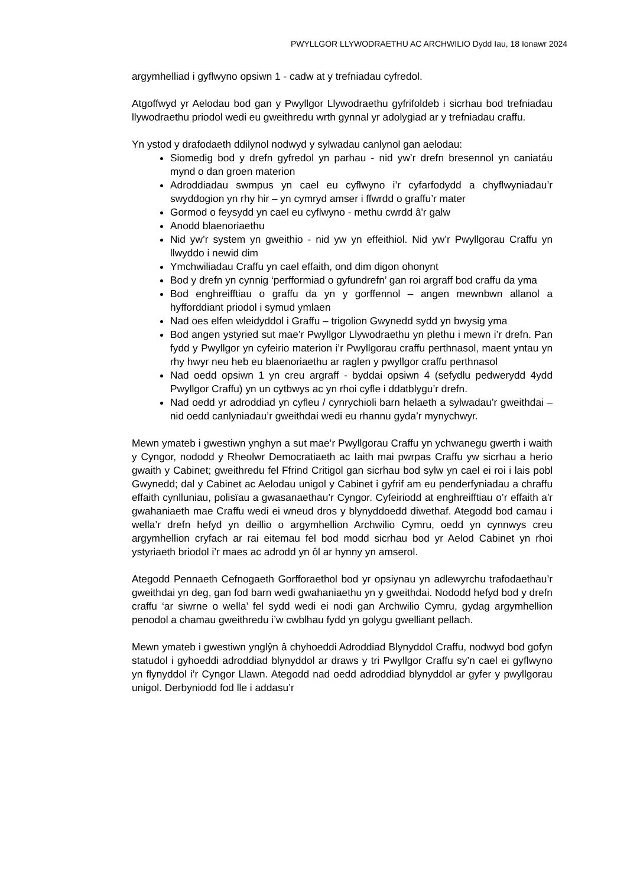PWYLLGOR LLYWODRAETHU AC ARCHWILIO Dydd Iau, 18 Ionawr 2024
argymhelliad i gyflwyno opsiwn 1 - cadw at y trefniadau cyfredol.
Atgoffwyd yr Aelodau bod gan y Pwyllgor Llywodraethu gyfrifoldeb i sicrhau bod trefniadau llywodraethu priodol wedi eu gweithredu wrth gynnal yr adolygiad ar y trefniadau craffu.
Yn ystod y drafodaeth ddilynol nodwyd y sylwadau canlynol gan aelodau:
Siomedig bod y drefn gyfredol yn parhau - nid yw’r drefn bresennol yn caniatáu mynd o dan groen materion
Adroddiadau swmpus yn cael eu cyflwyno i’r cyfarfodydd a chyflwyniadau’r swyddogion yn rhy hir – yn cymryd amser i ffwrdd o graffu’r mater
Gormod o feysydd yn cael eu cyflwyno - methu cwrdd â'r galw
Anodd blaenoriaethu
Nid yw’r system yn gweithio - nid yw yn effeithiol. Nid yw’r Pwyllgorau Craffu yn llwyddo i newid dim
Ymchwiliadau Craffu yn cael effaith, ond dim digon ohonynt
Bod y drefn yn cynnig ‘perfformiad o gyfundrefn’ gan roi argraff bod craffu da yma
Bod enghreifftiau o graffu da yn y gorffennol – angen mewnbwn allanol a hyfforddiant priodol i symud ymlaen
Nad oes elfen wleidyddol i Graffu – trigolion Gwynedd sydd yn bwysig yma
Bod angen ystyried sut mae’r Pwyllgor Llywodraethu yn plethu i mewn i’r drefn. Pan fydd y Pwyllgor yn cyfeirio materion i’r Pwyllgorau craffu perthnasol, maent yntau yn rhy hwyr neu heb eu blaenoriaethu ar raglen y pwyllgor craffu perthnasol
Nad oedd opsiwn 1 yn creu argraff - byddai opsiwn 4 (sefydlu pedwerydd 4ydd Pwyllgor Craffu) yn un cytbwys ac yn rhoi cyfle i ddatblygu’r drefn.
Nad oedd yr adroddiad yn cyfleu / cynrychioli barn helaeth a sylwadau’r gweithdai – nid oedd canlyniadau’r gweithdai wedi eu rhannu gyda’r mynychwyr.
Mewn ymateb i gwestiwn ynghyn a sut mae’r Pwyllgorau Craffu yn ychwanegu gwerth i waith y Cyngor, nododd y Rheolwr Democratiaeth ac Iaith mai pwrpas Craffu yw sicrhau a herio gwaith y Cabinet; gweithredu fel Ffrind Critigol gan sicrhau bod sylw yn cael ei roi i lais pobl Gwynedd; dal y Cabinet ac Aelodau unigol y Cabinet i gyfrif am eu penderfyniadau a chraffu effaith cynlluniau, polisïau a gwasanaethau’r Cyngor. Cyfeiriodd at enghreifftiau o’r effaith a'r gwahaniaeth mae Craffu wedi ei wneud dros y blynyddoedd diwethaf. Ategodd bod camau i wella’r drefn hefyd yn deillio o argymhellion Archwilio Cymru, oedd yn cynnwys creu argymhellion cryfach ar rai eitemau fel bod modd sicrhau bod yr Aelod Cabinet yn rhoi ystyriaeth briodol i’r maes ac adrodd yn ôl ar hynny yn amserol.
Ategodd Pennaeth Cefnogaeth Gorfforaethol bod yr opsiynau yn adlewyrchu trafodaethau’r gweithdai yn deg, gan fod barn wedi gwahaniaethu yn y gweithdai. Nododd hefyd bod y drefn craffu ‘ar siwrne o wella’ fel sydd wedi ei nodi gan Archwilio Cymru, gydag argymhellion penodol a chamau gweithredu i’w cwblhau fydd yn golygu gwelliant pellach.
Mewn ymateb i gwestiwn ynglŷn â chyhoeddi Adroddiad Blynyddol Craffu, nodwyd bod gofyn statudol i gyhoeddi adroddiad blynyddol ar draws y tri Pwyllgor Craffu sy’n cael ei gyflwyno yn flynyddol i’r Cyngor Llawn. Ategodd nad oedd adroddiad blynyddol ar gyfer y pwyllgorau unigol. Derbyniodd fod lle i addasu’r